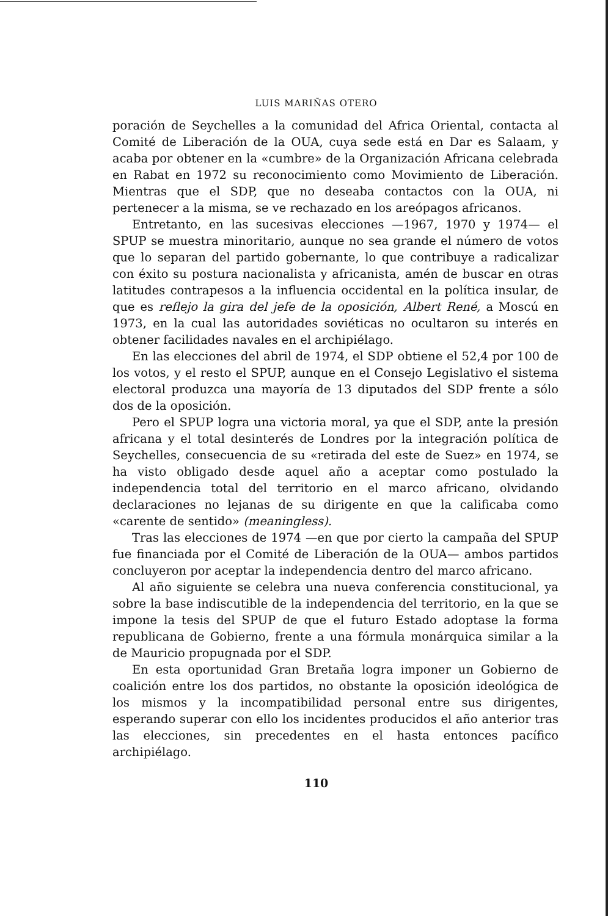LUIS MARIÑAS OTERO
poración de Seychelles a la comunidad del Africa Oriental, contacta al Comité de Liberación de la OUA, cuya sede está en Dar es Salaam, y acaba por obtener en la «cumbre» de la Organización Africana celebrada en Rabat en 1972 su reconocimiento como Movimiento de Liberación. Mientras que el SDP, que no deseaba contactos con la OUA, ni pertenecer a la misma, se ve rechazado en los areópagos africanos.
Entretanto, en las sucesivas elecciones —1967, 1970 y 1974— el SPUP se muestra minoritario, aunque no sea grande el número de votos que lo separan del partido gobernante, lo que contribuye a radicalizar con éxito su postura nacionalista y africanista, amén de buscar en otras latitudes contrapesos a la influencia occidental en la política insular, de que es reflejo la gira del jefe de la oposición, Albert René, a Moscú en 1973, en la cual las autoridades soviéticas no ocultaron su interés en obtener facilidades navales en el archipiélago.
En las elecciones del abril de 1974, el SDP obtiene el 52,4 por 100 de los votos, y el resto el SPUP, aunque en el Consejo Legislativo el sistema electoral produzca una mayoría de 13 diputados del SDP frente a sólo dos de la oposición.
Pero el SPUP logra una victoria moral, ya que el SDP, ante la presión africana y el total desinterés de Londres por la integración política de Seychelles, consecuencia de su «retirada del este de Suez» en 1974, se ha visto obligado desde aquel año a aceptar como postulado la independencia total del territorio en el marco africano, olvidando declaraciones no lejanas de su dirigente en que la calificaba como «carente de sentido» (meaningless).
Tras las elecciones de 1974 —en que por cierto la campaña del SPUP fue financiada por el Comité de Liberación de la OUA— ambos partidos concluyeron por aceptar la independencia dentro del marco africano.
Al año siguiente se celebra una nueva conferencia constitucional, ya sobre la base indiscutible de la independencia del territorio, en la que se impone la tesis del SPUP de que el futuro Estado adoptase la forma republicana de Gobierno, frente a una fórmula monárquica similar a la de Mauricio propugnada por el SDP.
En esta oportunidad Gran Bretaña logra imponer un Gobierno de coalición entre los dos partidos, no obstante la oposición ideológica de los mismos y la incompatibilidad personal entre sus dirigentes, esperando superar con ello los incidentes producidos el año anterior tras las elecciones, sin precedentes en el hasta entonces pacífico archipiélago.
110